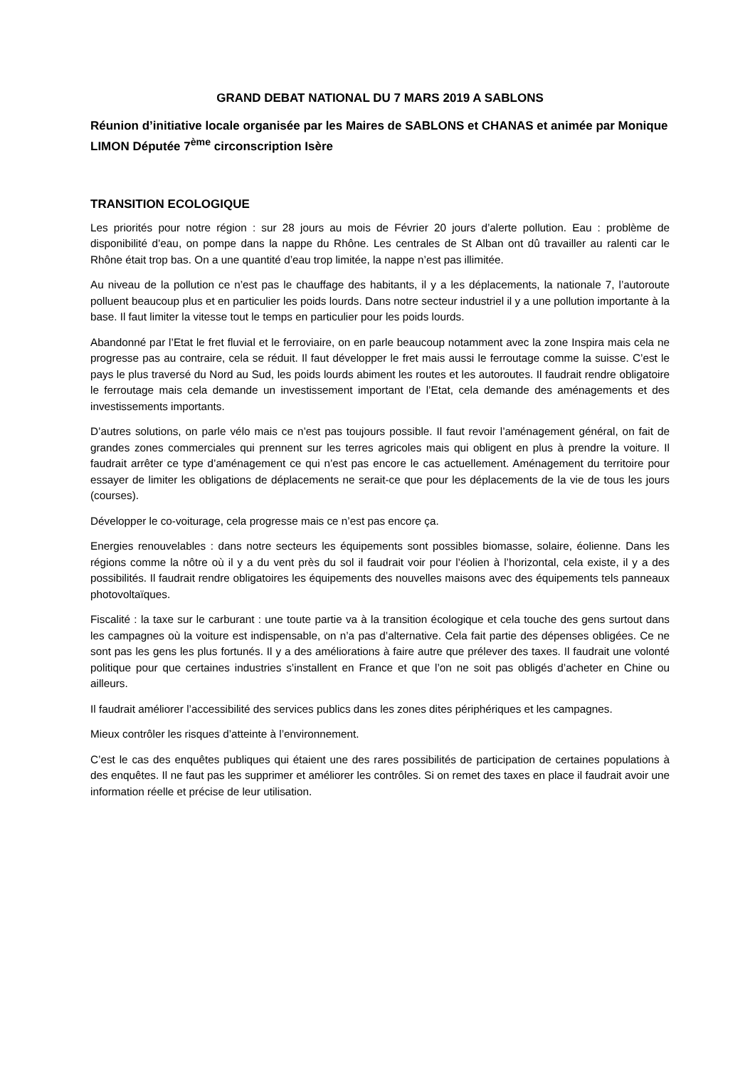GRAND DEBAT NATIONAL DU 7 MARS 2019 A SABLONS
Réunion d’initiative locale organisée par les Maires de SABLONS et CHANAS et animée par Monique LIMON Députée 7<sup>ème</sup> circonscription Isère
TRANSITION ECOLOGIQUE
Les priorités pour notre région : sur 28 jours au mois de Février 20 jours d’alerte pollution. Eau : problème de disponibilité d’eau, on pompe dans la nappe du Rhône. Les centrales de St Alban ont dû travailler au ralenti car le Rhône était trop bas. On a une quantité d’eau trop limitée, la nappe n’est pas illimitée.
Au niveau de la pollution ce n’est pas le chauffage des habitants, il y a les déplacements, la nationale 7, l’autoroute polluent beaucoup plus et en particulier les poids lourds. Dans notre secteur industriel il y a une pollution importante à la base. Il faut limiter la vitesse tout le temps en particulier pour les poids lourds.
Abandonné par l’Etat le fret fluvial et le ferroviaire, on en parle beaucoup notamment avec la zone Inspira mais cela ne progresse pas au contraire, cela se réduit. Il faut développer le fret mais aussi le ferroutage comme la suisse. C’est le pays le plus traversé du Nord au Sud, les poids lourds abiment les routes et les autoroutes. Il faudrait rendre obligatoire le ferroutage mais cela demande un investissement important de l’Etat, cela demande des aménagements et des investissements importants.
D’autres solutions, on parle vélo mais ce n’est pas toujours possible. Il faut revoir l’aménagement général, on fait de grandes zones commerciales qui prennent sur les terres agricoles mais qui obligent en plus à prendre la voiture. Il faudrait arrêter ce type d’aménagement ce qui n’est pas encore le cas actuellement. Aménagement du territoire pour essayer de limiter les obligations de déplacements ne serait-ce que pour les déplacements de la vie de tous les jours (courses).
Développer le co-voiturage, cela progresse mais ce n’est pas encore ça.
Energies renouvelables : dans notre secteurs les équipements sont possibles biomasse, solaire, éolienne. Dans les régions comme la nôtre où il y a du vent près du sol il faudrait voir pour l’éolien à l’horizontal, cela existe, il y a des possibilités. Il faudrait rendre obligatoires les équipements des nouvelles maisons avec des équipements tels panneaux photovoltaïques.
Fiscalité : la taxe sur le carburant : une toute partie va à la transition écologique et cela touche des gens surtout dans les campagnes où la voiture est indispensable, on n’a pas d’alternative. Cela fait partie des dépenses obligées. Ce ne sont pas les gens les plus fortunés. Il y a des améliorations à faire autre que prélever des taxes. Il faudrait une volonté politique pour que certaines industries s’installent en France et que l’on ne soit pas obligés d’acheter en Chine ou ailleurs.
Il faudrait améliorer l’accessibilité des services publics dans les zones dites périphériques et les campagnes.
Mieux contrôler les risques d’atteinte à l’environnement.
C’est le cas des enquêtes publiques qui étaient une des rares possibilités de participation de certaines populations à des enquêtes. Il ne faut pas les supprimer et améliorer les contrôles. Si on remet des taxes en place il faudrait avoir une information réelle et précise de leur utilisation.